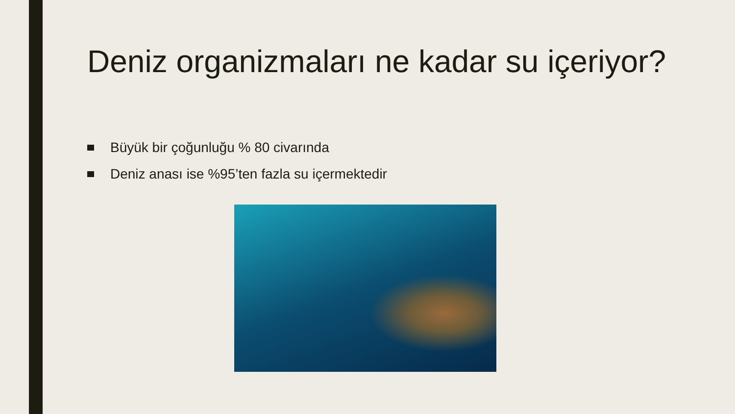Deniz organizmaları ne kadar su içeriyor?
Büyük bir çoğunluğu % 80 civarında
Deniz anası ise %95’ten fazla su içermektedir